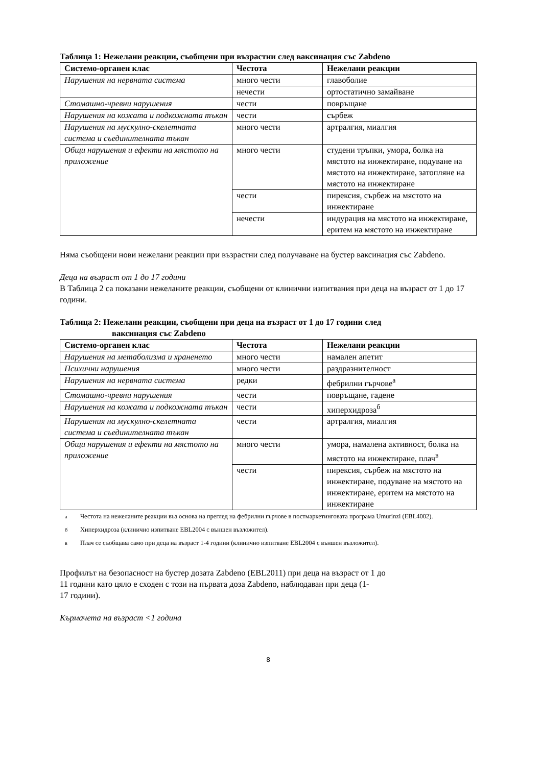Таблица 1: Нежелани реакции, съобщени при възрастни след ваксинация със Zabdeno
| Системо-органен клас | Честота | Нежелани реакции |
| --- | --- | --- |
| Нарушения на нервната система | много чести | главоболие |
| | нечести | ортостатично замайване |
| Стомашно-чревни нарушения | чести | повръщане |
| Нарушения на кожата и подкожната тъкан | чести | сърбеж |
| Нарушения на мускулно-скелетната система и съединителната тъкан | много чести | артралгия, миалгия |
| Общи нарушения и ефекти на мястото на приложение | много чести | студени тръпки, умора, болка на мястото на инжектиране, подуване на мястото на инжектиране, затопляне на мястото на инжектиране |
| | чести | пирексия, сърбеж на мястото на инжектиране |
| | нечести | индурация на мястото на инжектиране, еритем на мястото на инжектиране |
Няма съобщени нови нежелани реакции при възрастни след получаване на бустер ваксинация със Zabdeno.
Деца на възраст от 1 до 17 години
В Таблица 2 са показани нежеланите реакции, съобщени от клинични изпитвания при деца на възраст от 1 до 17 години.
Таблица 2: Нежелани реакции, съобщени при деца на възраст от 1 до 17 години след
ваксинация със Zabdeno
| Системо-органен клас | Честота | Нежелани реакции |
| --- | --- | --- |
| Нарушения на метаболизма и храненето | много чести | намален апетит |
| Психични нарушения | много чести | раздразнителност |
| Нарушения на нервната система | редки | фебрилни гърчове<sup>а</sup> |
| Стомашно-чревни нарушения | чести | повръщане, гадене |
| Нарушения на кожата и подкожната тъкан | чести | хиперхидроза<sup>б</sup> |
| Нарушения на мускулно-скелетната система и съединителната тъкан | чести | артралгия, миалгия |
| Общи нарушения и ефекти на мястото на приложение | много чести | умора, намалена активност, болка на мястото на инжектиране, плач<sup>в</sup> |
| | чести | пирексия, сърбеж на мястото на инжектиране, подуване на мястото на инжектиране, еритем на мястото на инжектиране |
<sup>а</sup> Честота на нежеланите реакции въз основа на преглед на фебрилни гърчове в постмаркетинговата програма Umurinzi (EBL4002).
<sup>б</sup> Хиперхидроза (клинично изпитване EBL2004 с външен възложител).
<sup>в</sup> Плач се съобщава само при деца на възраст 1-4 години (клинично изпитване EBL2004 с външен възложител).
Профилът на безопасност на бустер дозата Zabdeno (EBL2011) при деца на възраст от 1 до
11 години като цяло е сходен с този на първата доза Zabdeno, наблюдаван при деца (1-
17 години).
Кърмачета на възраст <1 година
8